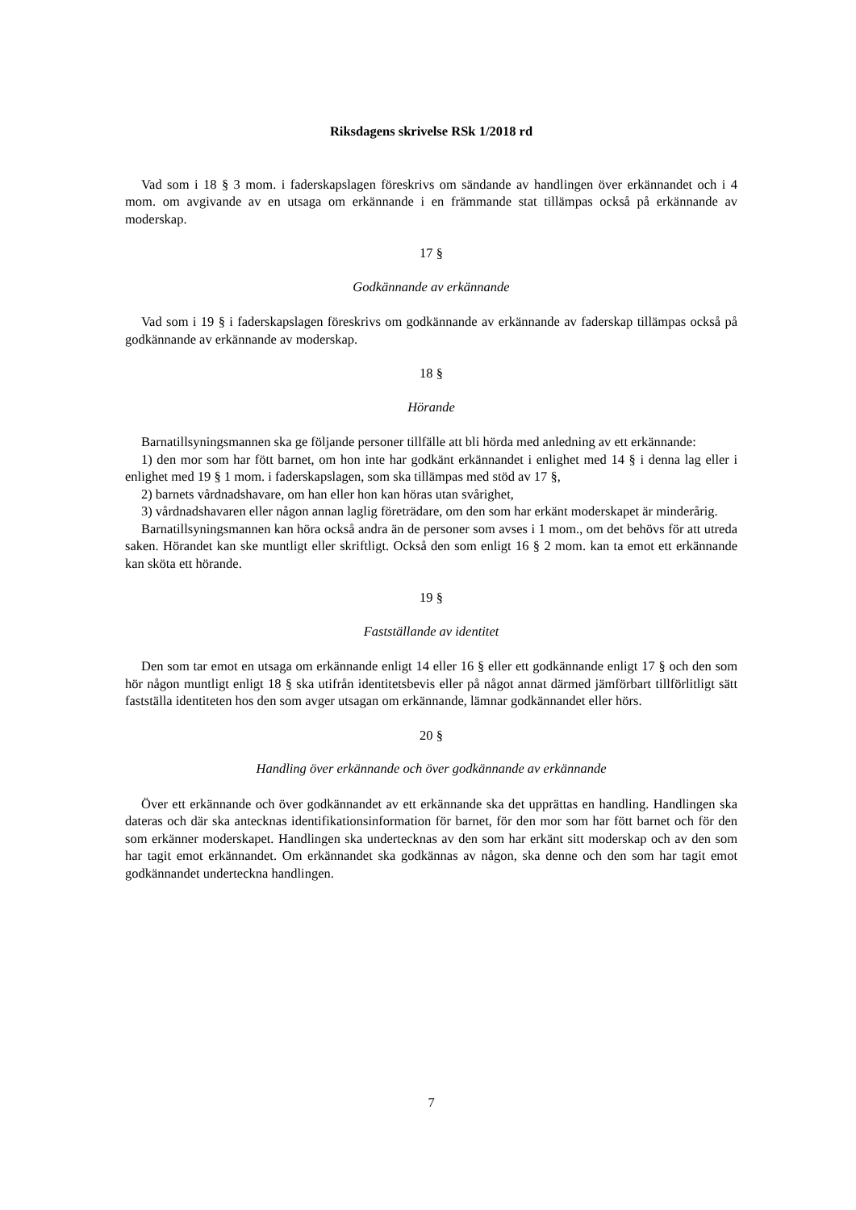Riksdagens skrivelse RSk 1/2018 rd
Vad som i 18 § 3 mom. i faderskapslagen föreskrivs om sändande av handlingen över erkännandet och i 4 mom. om avgivande av en utsaga om erkännande i en främmande stat tillämpas också på erkännande av moderskap.
17 §
Godkännande av erkännande
Vad som i 19 § i faderskapslagen föreskrivs om godkännande av erkännande av faderskap tillämpas också på godkännande av erkännande av moderskap.
18 §
Hörande
Barnatillsyningsmannen ska ge följande personer tillfälle att bli hörda med anledning av ett erkännande:
1) den mor som har fött barnet, om hon inte har godkänt erkännandet i enlighet med 14 § i denna lag eller i enlighet med 19 § 1 mom. i faderskapslagen, som ska tillämpas med stöd av 17 §,
2) barnets vårdnadshavare, om han eller hon kan höras utan svårighet,
3) vårdnadshavaren eller någon annan laglig företrädare, om den som har erkänt moderskapet är minderårig.
Barnatillsyningsmannen kan höra också andra än de personer som avses i 1 mom., om det behövs för att utreda saken. Hörandet kan ske muntligt eller skriftligt. Också den som enligt 16 § 2 mom. kan ta emot ett erkännande kan sköta ett hörande.
19 §
Fastställande av identitet
Den som tar emot en utsaga om erkännande enligt 14 eller 16 § eller ett godkännande enligt 17 § och den som hör någon muntligt enligt 18 § ska utifrån identitetsbevis eller på något annat därmed jämförbart tillförlitligt sätt fastställa identiteten hos den som avger utsagan om erkännande, lämnar godkännandet eller hörs.
20 §
Handling över erkännande och över godkännande av erkännande
Över ett erkännande och över godkännandet av ett erkännande ska det upprättas en handling. Handlingen ska dateras och där ska antecknas identifikationsinformation för barnet, för den mor som har fött barnet och för den som erkänner moderskapet. Handlingen ska undertecknas av den som har erkänt sitt moderskap och av den som har tagit emot erkännandet. Om erkännandet ska godkännas av någon, ska denne och den som har tagit emot godkännandet underteckna handlingen.
7